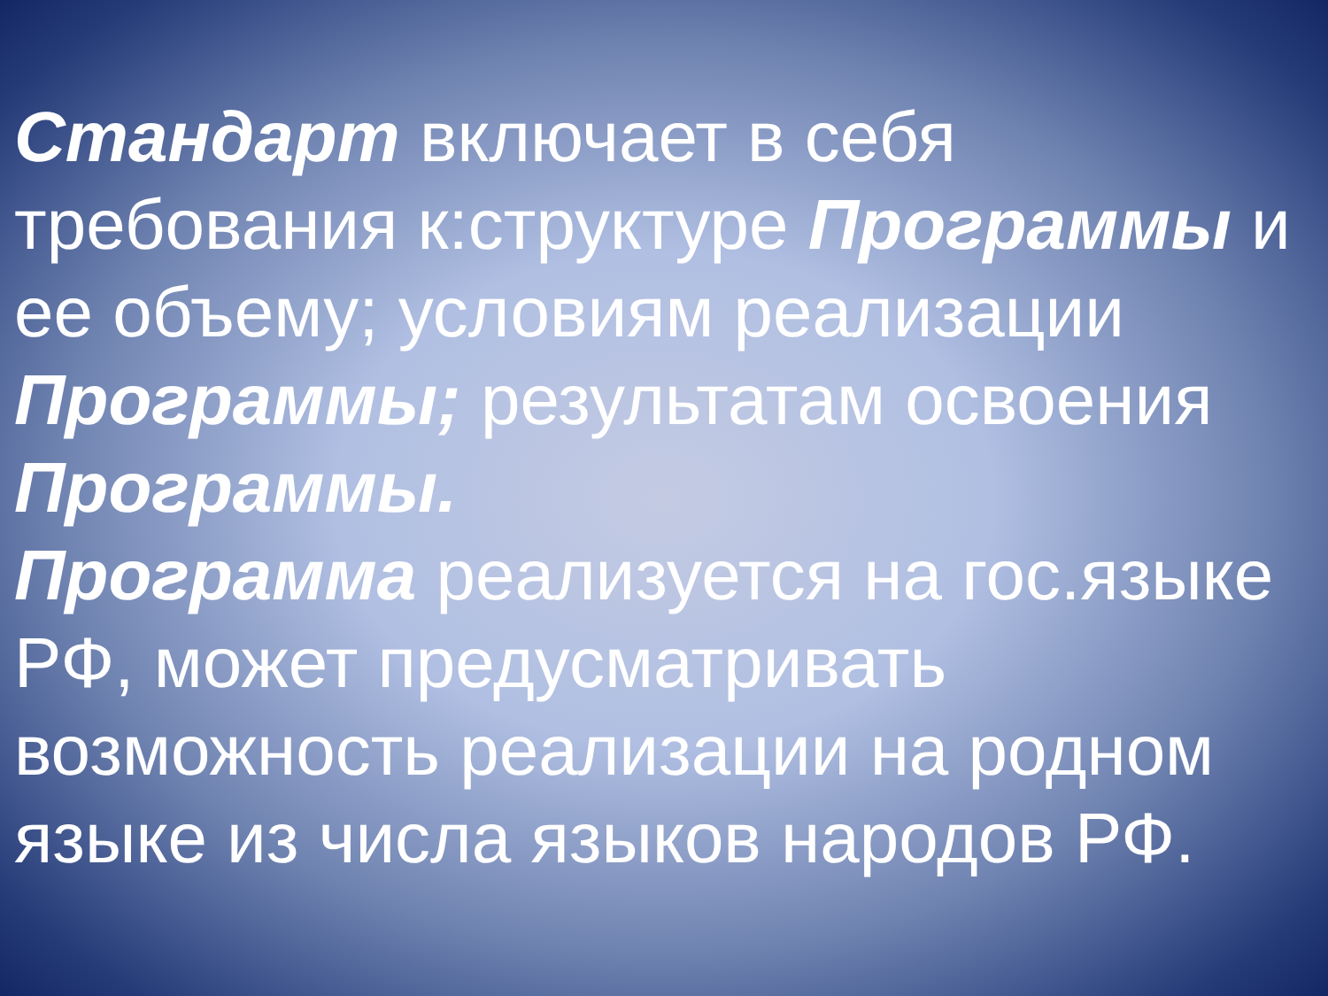Стандарт включает в себя требования к:структуре Программы и ее объему; условиям реализации Программы; результатам освоения Программы.
Программа реализуется на гос.языке РФ, может предусматривать возможность реализации на родном языке из числа языков народов РФ.